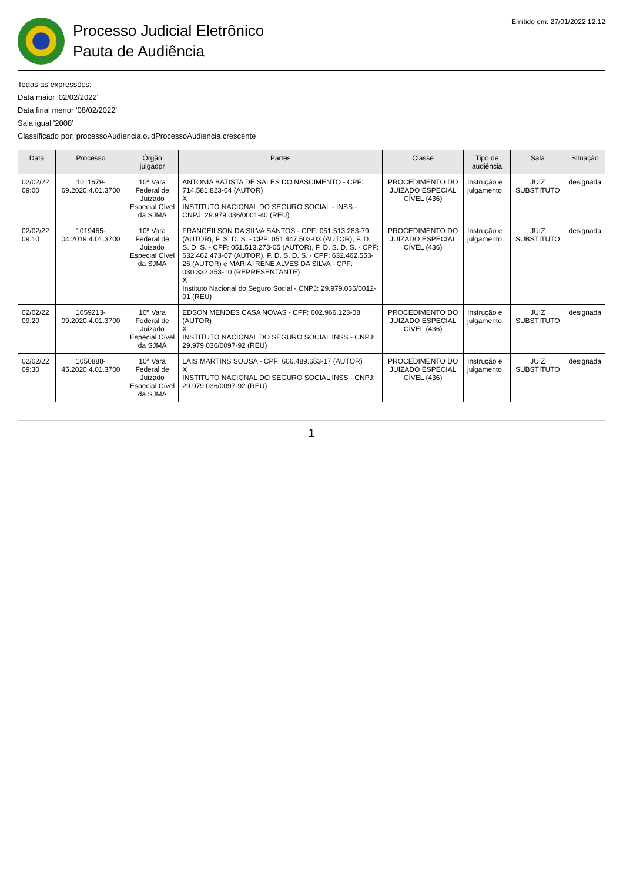Processo Judicial Eletrônico
Pauta de Audiência
Emitido em: 27/01/2022 12:12
Todas as expressões:
Data maior '02/02/2022'
Data final menor '08/02/2022'
Sala igual '2008'
Classificado por: processoAudiencia.o.idProcessoAudiencia crescente
| Data | Processo | Órgão julgador | Partes | Classe | Tipo de audiência | Sala | Situação |
| --- | --- | --- | --- | --- | --- | --- | --- |
| 02/02/22 09:00 | 1011679-69.2020.4.01.3700 | 10ª Vara Federal de Juizado Especial Cível da SJMA | ANTONIA BATISTA DE SALES DO NASCIMENTO - CPF: 714.581.823-04 (AUTOR) X INSTITUTO NACIONAL DO SEGURO SOCIAL - INSS - CNPJ: 29.979.036/0001-40 (REU) | PROCEDIMENTO DO JUIZADO ESPECIAL CÍVEL (436) | Instrução e julgamento | JUIZ SUBSTITUTO | designada |
| 02/02/22 09:10 | 1019465-04.2019.4.01.3700 | 10ª Vara Federal de Juizado Especial Cível da SJMA | FRANCEILSON DA SILVA SANTOS - CPF: 051.513.283-79 (AUTOR), F. S. D. S. - CPF: 051.447.503-03 (AUTOR), F. D. S. D. S. - CPF: 051.513.273-05 (AUTOR), F. D. S. D. S. - CPF: 632.462.473-07 (AUTOR), F. D. S. D. S. - CPF: 632.462.553-26 (AUTOR) e MARIA IRENE ALVES DA SILVA - CPF: 030.332.353-10 (REPRESENTANTE) X Instituto Nacional do Seguro Social - CNPJ: 29.979.036/0012-01 (REU) | PROCEDIMENTO DO JUIZADO ESPECIAL CÍVEL (436) | Instrução e julgamento | JUIZ SUBSTITUTO | designada |
| 02/02/22 09:20 | 1059213-09.2020.4.01.3700 | 10ª Vara Federal de Juizado Especial Cível da SJMA | EDSON MENDES CASA NOVAS - CPF: 602.966.123-08 (AUTOR) X INSTITUTO NACIONAL DO SEGURO SOCIAL INSS - CNPJ: 29.979.036/0097-92 (REU) | PROCEDIMENTO DO JUIZADO ESPECIAL CÍVEL (436) | Instrução e julgamento | JUIZ SUBSTITUTO | designada |
| 02/02/22 09:30 | 1050888-45.2020.4.01.3700 | 10ª Vara Federal de Juizado Especial Cível da SJMA | LAIS MARTINS SOUSA - CPF: 606.489.653-17 (AUTOR) X INSTITUTO NACIONAL DO SEGURO SOCIAL INSS - CNPJ: 29.979.036/0097-92 (REU) | PROCEDIMENTO DO JUIZADO ESPECIAL CÍVEL (436) | Instrução e julgamento | JUIZ SUBSTITUTO | designada |
1